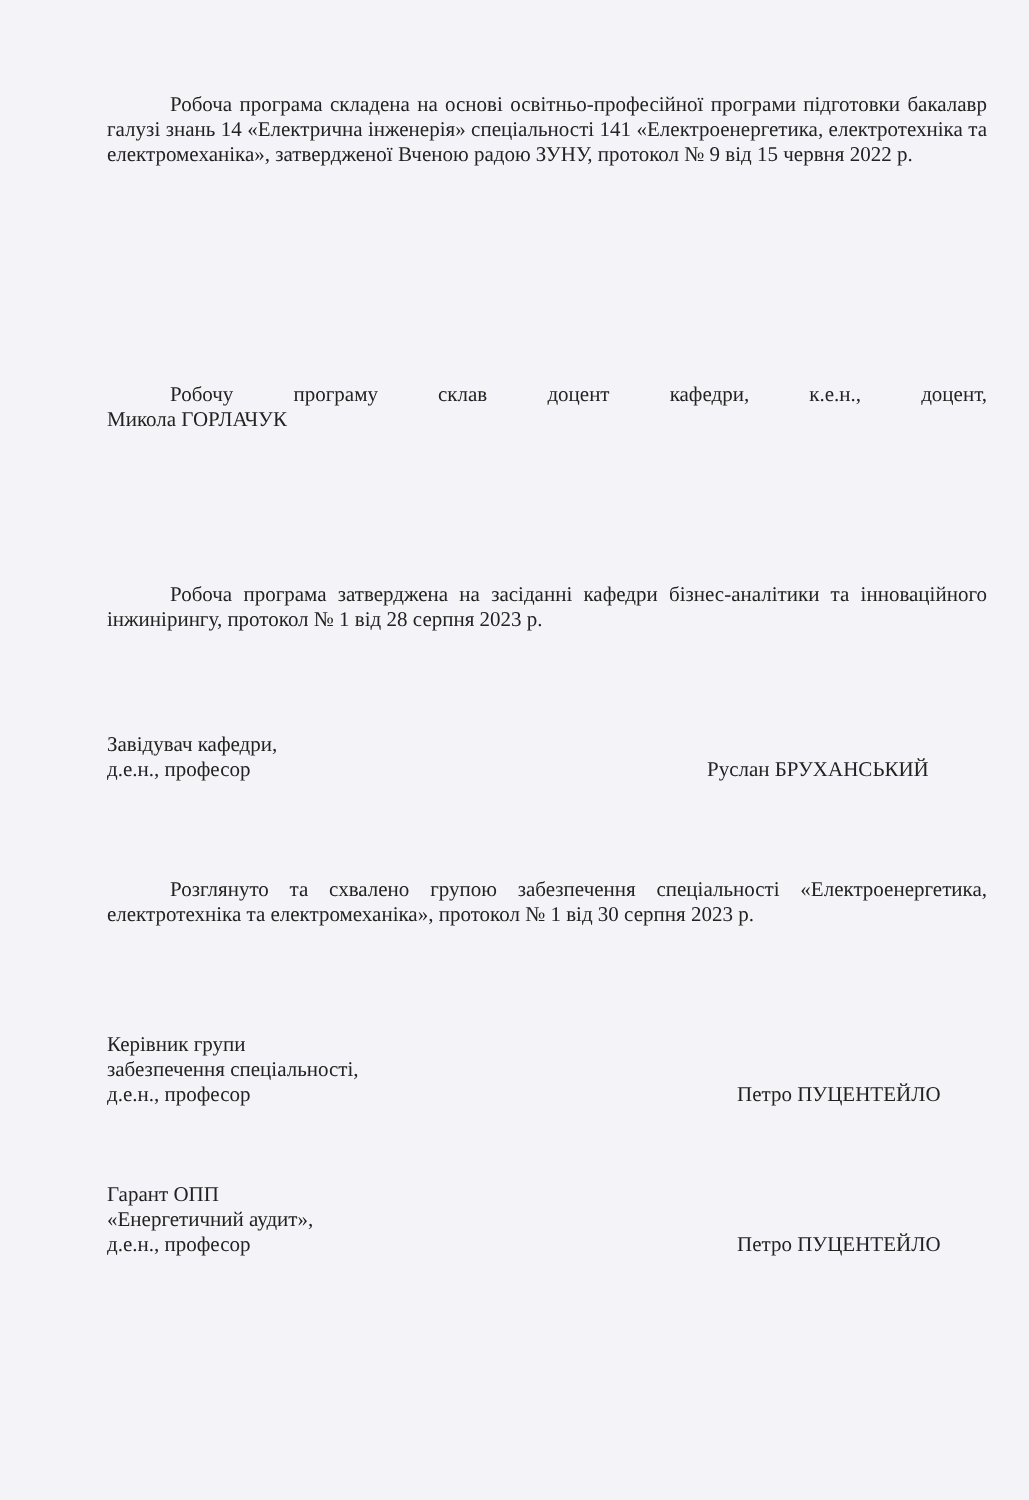Робоча програма складена на основі освітньо-професійної програми підготовки бакалавр галузі знань 14 «Електрична інженерія» спеціальності 141 «Електроенергетика, електротехніка та електромеханіка», затвердженої Вченою радою ЗУНУ, протокол № 9 від 15 червня 2022 р.
Робочу програму склав доцент кафедри, к.е.н., доцент,
Микола ГОРЛАЧУК
Робоча програма затверджена на засіданні кафедри бізнес-аналітики та інноваційного інжинірингу, протокол № 1 від 28 серпня 2023 р.
Завідувач кафедри,
д.е.н., професор
Руслан БРУХАНСЬКИЙ
Розглянуто та схвалено групою забезпечення спеціальності «Електроенергетика, електротехніка та електромеханіка», протокол № 1 від 30 серпня 2023 р.
Керівник групи
забезпечення спеціальності,
д.е.н., професор
Петро ПУЦЕНТЕЙЛО
Гарант ОПП
«Енергетичний аудит»,
д.е.н., професор
Петро ПУЦЕНТЕЙЛО